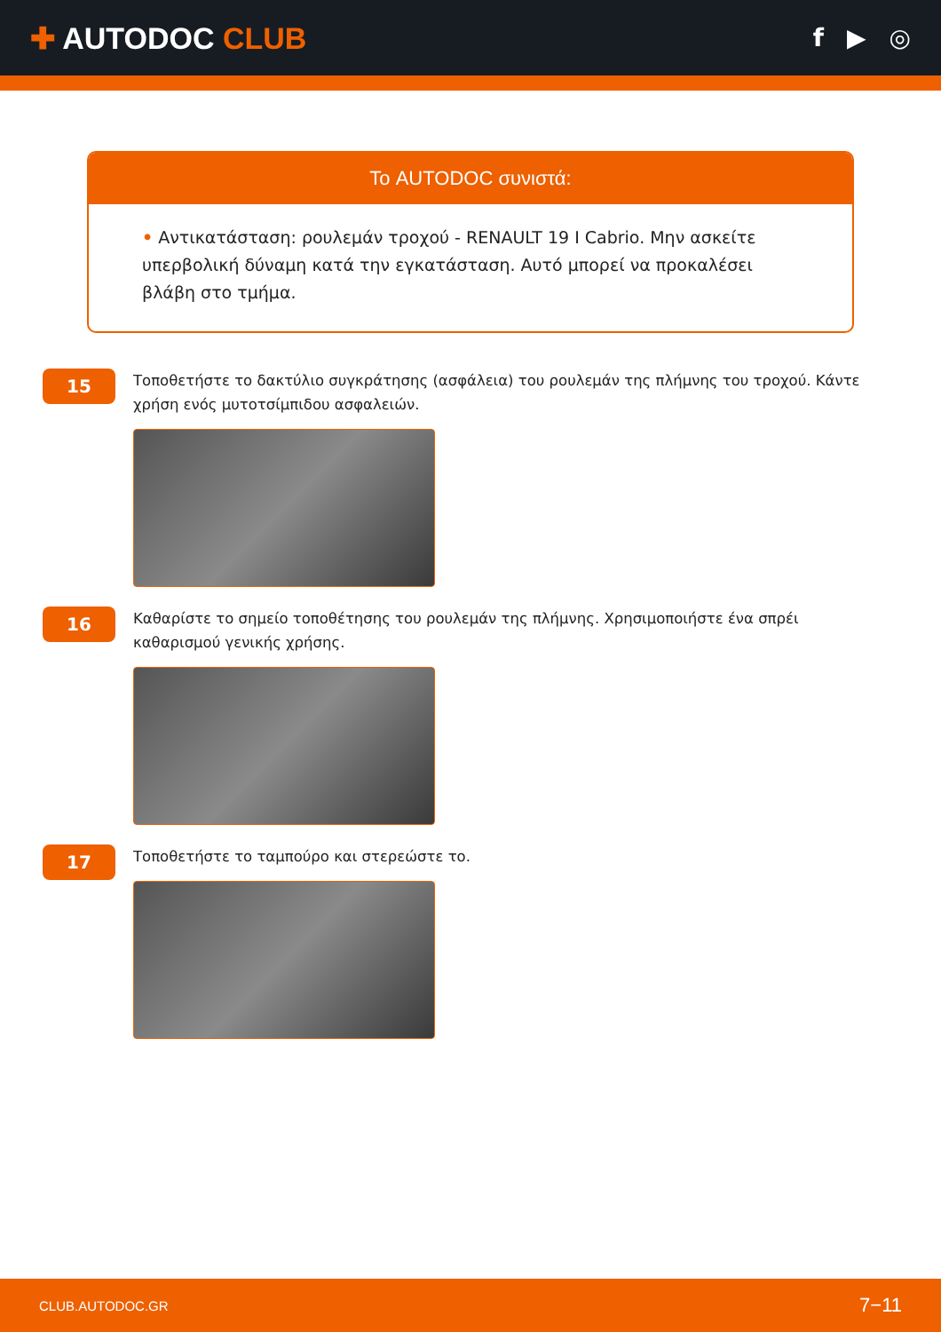✚ AUTODOC CLUB
f ▶ ◎
Το AUTODOC συνιστά:
• Αντικατάσταση: ρουλεμάν τροχού - RENAULT 19 I Cabrio. Μην ασκείτε υπερβολική δύναμη κατά την εγκατάσταση. Αυτό μπορεί να προκαλέσει βλάβη στο τμήμα.
15
Τοποθετήστε το δακτύλιο συγκράτησης (ασφάλεια) του ρουλεμάν της πλήμνης του τροχού. Κάντε χρήση ενός μυτοτσίμπιδου ασφαλειών.
16
Καθαρίστε το σημείο τοποθέτησης του ρουλεμάν της πλήμνης. Χρησιμοποιήστε ένα σπρέι καθαρισμού γενικής χρήσης.
17
Τοποθετήστε το ταμπούρο και στερεώστε το.
CLUB.AUTODOC.GR 7−11